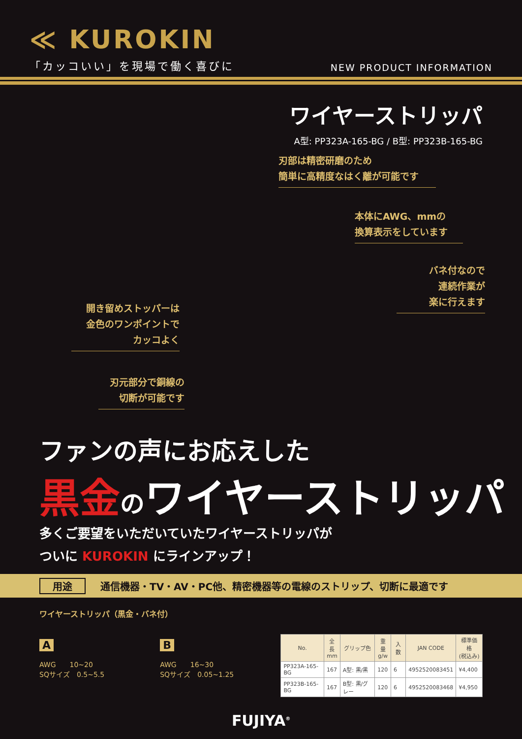≪ KUROKIN
「カッコいい」を現場で働く喜びに
NEW PRODUCT INFORMATION
ワイヤーストリッパ
A型: PP323A-165-BG / B型: PP323B-165-BG
刃部は精密研磨のため
簡単に高精度なはく離が可能です
本体にAWG、mmの
換算表示をしています
バネ付なので
連続作業が
楽に行えます
開き留めストッパーは
金色のワンポイントで
カッコよく
刃元部分で銅線の
切断が可能です
ファンの声にお応えした
黒金 のワイヤーストリッパ
多くご要望をいただいていたワイヤーストリッパが
ついに KUROKIN にラインアップ！
用途 通信機器・TV・AV・PC他、精密機器等の電線のストリップ、切断に最適です
ワイヤーストリッパ（黒金・バネ付）
A
AWG　　10~20
SQサイズ　0.5~5.5
B
AWG　　16~30
SQサイズ　0.05~1.25
| No. | 全長 mm | グリップ色 | 重量 g/w | 入数 | JAN CODE | 標準価格 (税込み) |
| --- | --- | --- | --- | --- | --- | --- |
| PP323A-165-BG | 167 | A型: 黒/黒 | 120 | 6 | 4952520083451 | ¥4,400 |
| PP323B-165-BG | 167 | B型: 黒/グレー | 120 | 6 | 4952520083468 | ¥4,950 |
FUJIYA<sup>®</sup>